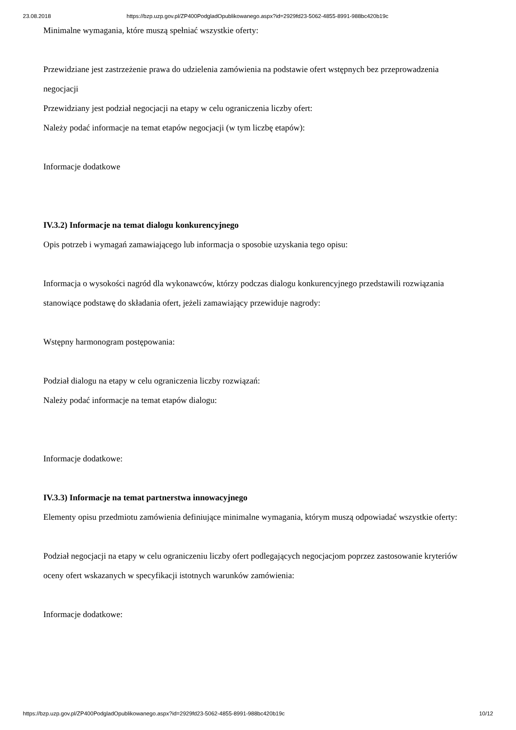23.08.2018 https://bzp.uzp.gov.pl/ZP400PodgladOpublikowanego.aspx?id=2929fd23-5062-4855-8991-988bc420b19c
Minimalne wymagania, które muszą spełniać wszystkie oferty:
Przewidziane jest zastrzeżenie prawa do udzielenia zamówienia na podstawie ofert wstępnych bez przeprowadzenia negocjacji
Przewidziany jest podział negocjacji na etapy w celu ograniczenia liczby ofert:
Należy podać informacje na temat etapów negocjacji (w tym liczbę etapów):
Informacje dodatkowe
IV.3.2) Informacje na temat dialogu konkurencyjnego
Opis potrzeb i wymagań zamawiającego lub informacja o sposobie uzyskania tego opisu:
Informacja o wysokości nagród dla wykonawców, którzy podczas dialogu konkurencyjnego przedstawili rozwiązania stanowiące podstawę do składania ofert, jeżeli zamawiający przewiduje nagrody:
Wstępny harmonogram postępowania:
Podział dialogu na etapy w celu ograniczenia liczby rozwiązań:
Należy podać informacje na temat etapów dialogu:
Informacje dodatkowe:
IV.3.3) Informacje na temat partnerstwa innowacyjnego
Elementy opisu przedmiotu zamówienia definiujące minimalne wymagania, którym muszą odpowiadać wszystkie oferty:
Podział negocjacji na etapy w celu ograniczeniu liczby ofert podlegających negocjacjom poprzez zastosowanie kryteriów oceny ofert wskazanych w specyfikacji istotnych warunków zamówienia:
Informacje dodatkowe:
https://bzp.uzp.gov.pl/ZP400PodgladOpublikowanego.aspx?id=2929fd23-5062-4855-8991-988bc420b19c 10/12